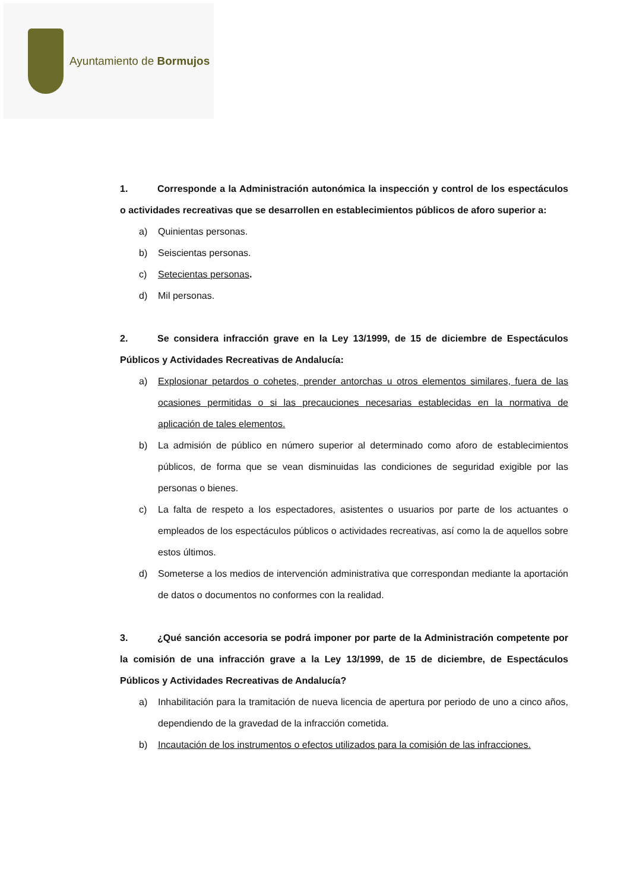Ayuntamiento de Bormujos
1. Corresponde a la Administración autonómica la inspección y control de los espectáculos o actividades recreativas que se desarrollen en establecimientos públicos de aforo superior a:
a) Quinientas personas.
b) Seiscientas personas.
c) Setecientas personas.
d) Mil personas.
2. Se considera infracción grave en la Ley 13/1999, de 15 de diciembre de Espectáculos Públicos y Actividades Recreativas de Andalucía:
a) Explosionar petardos o cohetes, prender antorchas u otros elementos similares, fuera de las ocasiones permitidas o si las precauciones necesarias establecidas en la normativa de aplicación de tales elementos.
b) La admisión de público en número superior al determinado como aforo de establecimientos públicos, de forma que se vean disminuidas las condiciones de seguridad exigible por las personas o bienes.
c) La falta de respeto a los espectadores, asistentes o usuarios por parte de los actuantes o empleados de los espectáculos públicos o actividades recreativas, así como la de aquellos sobre estos últimos.
d) Someterse a los medios de intervención administrativa que correspondan mediante la aportación de datos o documentos no conformes con la realidad.
3. ¿Qué sanción accesoria se podrá imponer por parte de la Administración competente por la comisión de una infracción grave a la Ley 13/1999, de 15 de diciembre, de Espectáculos Públicos y Actividades Recreativas de Andalucía?
a) Inhabilitación para la tramitación de nueva licencia de apertura por periodo de uno a cinco años, dependiendo de la gravedad de la infracción cometida.
b) Incautación de los instrumentos o efectos utilizados para la comisión de las infracciones.